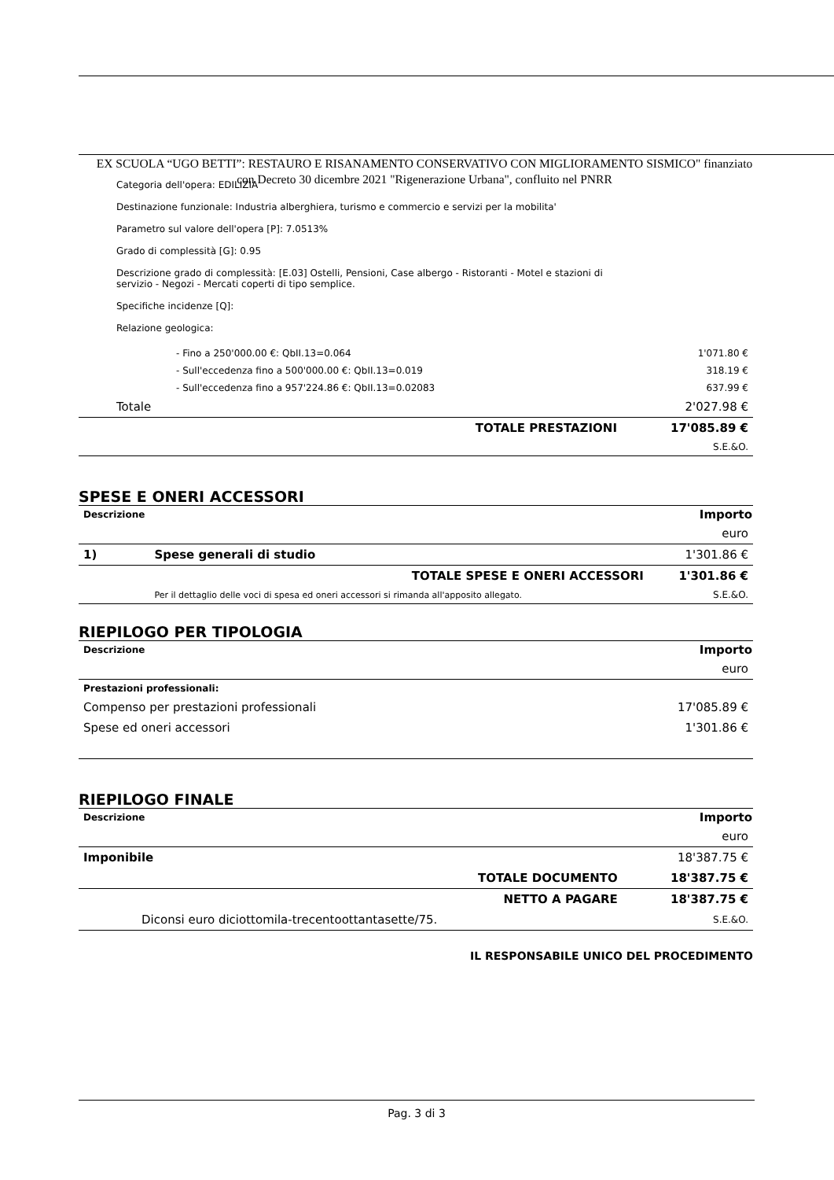EX SCUOLA “UGO BETTI”: RESTAURO E RISANAMENTO CONSERVATIVO CON MIGLIORAMENTO SISMICO" finanziato con Decreto 30 dicembre 2021 "Rigenerazione Urbana", confluito nel PNRR
Categoria dell'opera: EDILIZIA
Destinazione funzionale: Industria alberghiera, turismo e commercio e servizi per la mobilita'
Parametro sul valore dell'opera [P]: 7.0513%
Grado di complessità [G]: 0.95
Descrizione grado di complessità: [E.03] Ostelli, Pensioni, Case albergo - Ristoranti - Motel e stazioni di servizio - Negozi - Mercati coperti di tipo semplice.
Specifiche incidenze [Q]:
Relazione geologica:
| - Fino a 250'000.00 €: QbII.13=0.064 | 1'071.80 € |
| - Sull'eccedenza fino a 500'000.00 €: QbII.13=0.019 | 318.19 € |
| - Sull'eccedenza fino a 957'224.86 €: QbII.13=0.02083 | 637.99 € |
| Totale | 2'027.98 € |
| TOTALE PRESTAZIONI | 17'085.89 € |
| | S.E.&O. |
SPESE E ONERI ACCESSORI
| Descrizione | Importo | |
| --- | --- | --- |
| | | euro |
| 1) | Spese generali di studio | 1'301.86 € |
| | TOTALE SPESE E ONERI ACCESSORI | 1'301.86 € |
| | Per il dettaglio delle voci di spesa ed oneri accessori si rimanda all'apposito allegato. | S.E.&O. |
RIEPILOGO PER TIPOLOGIA
| Descrizione | Importo |
| --- | --- |
| | euro |
| Prestazioni professionali: | |
| Compenso per prestazioni professionali | 17'085.89 € |
| Spese ed oneri accessori | 1'301.86 € |
RIEPILOGO FINALE
| Descrizione | Importo | |
| --- | --- | --- |
| | | euro |
| Imponibile | | 18'387.75 € |
| | TOTALE DOCUMENTO | 18'387.75 € |
| | NETTO A PAGARE | 18'387.75 € |
| Diconsi euro diciottomila-trecentoottantasette/75. | | S.E.&O. |
IL RESPONSABILE UNICO DEL PROCEDIMENTO
Pag. 3 di 3